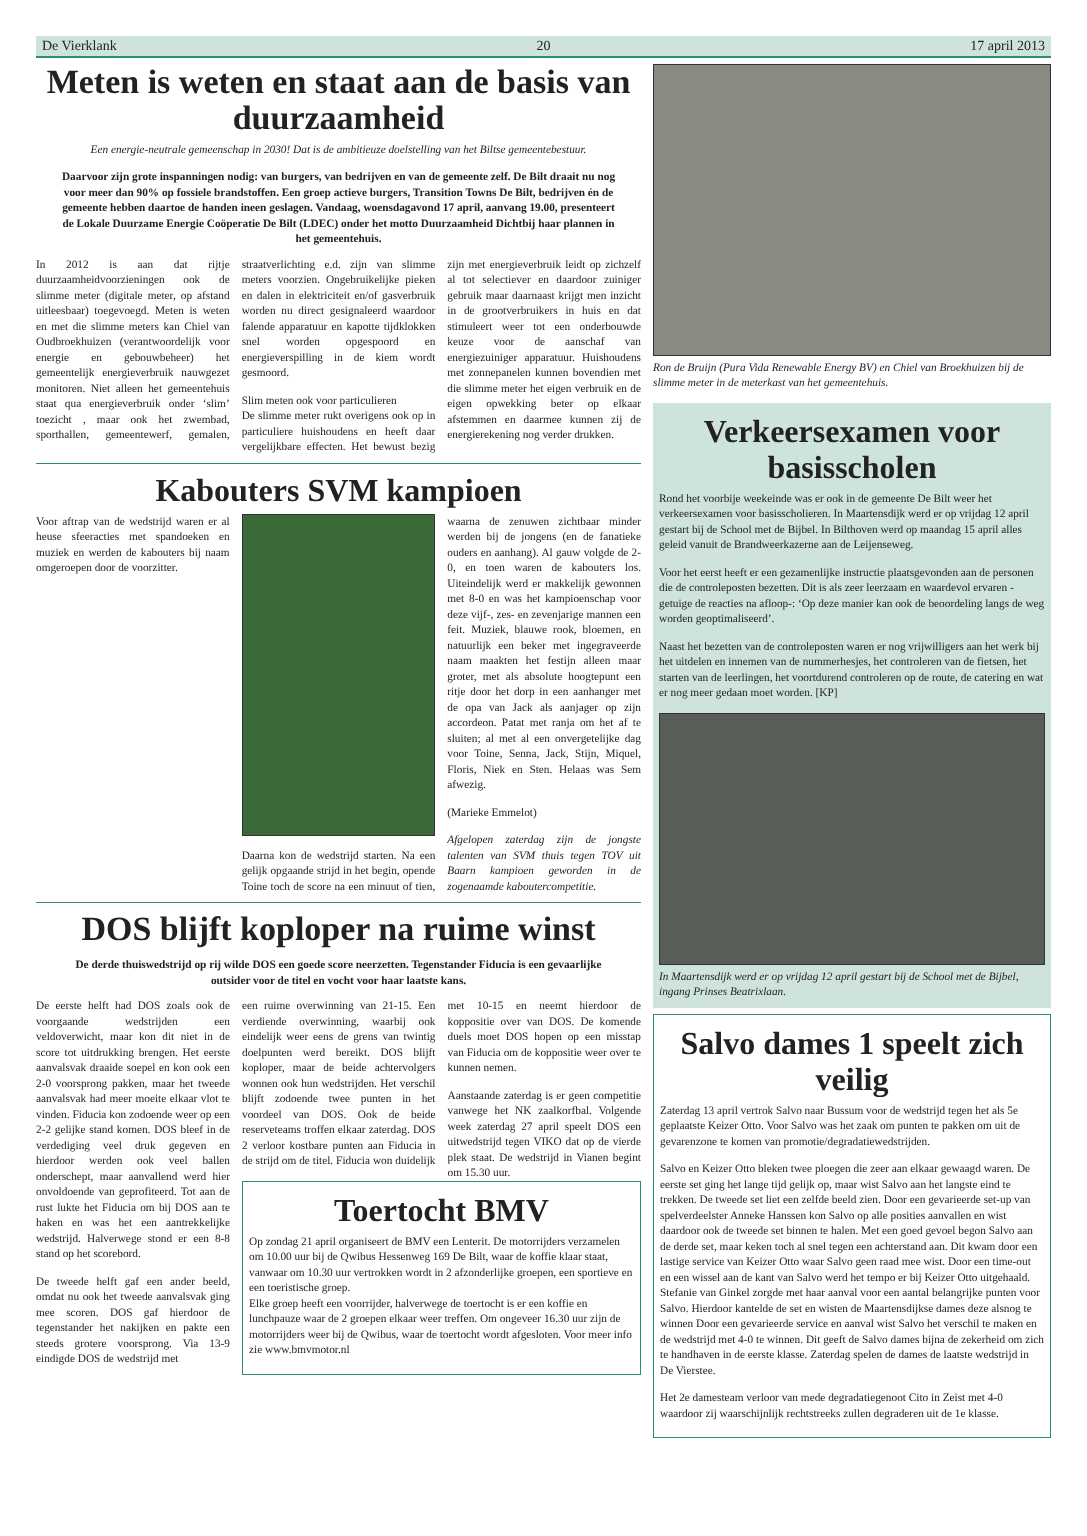De Vierklank 20 17 april 2013
Meten is weten en staat aan de basis van duurzaamheid
Een energie-neutrale gemeenschap in 2030! Dat is de ambitieuze doelstelling van het Biltse gemeentebestuur.
Daarvoor zijn grote inspanningen nodig: van burgers, van bedrijven en van de gemeente zelf. De Bilt draait nu nog voor meer dan 90% op fossiele brandstoffen. Een groep actieve burgers, Transition Towns De Bilt, bedrijven én de gemeente hebben daartoe de handen ineen geslagen. Vandaag, woensdagavond 17 april, aanvang 19.00, presenteert de Lokale Duurzame Energie Coöperatie De Bilt (LDEC) onder het motto Duurzaamheid Dichtbij haar plannen in het gemeentehuis.
In 2012 is aan dat rijtje duurzaamheidvoorzieningen ook de slimme meter (digitale meter, op afstand uitleesbaar) toegevoegd. Meten is weten en met die slimme meters kan Chiel van Oudbroekhuizen (verantwoordelijk voor energie en gebouwbeheer) het gemeentelijk energieverbruik nauwgezet monitoren. Niet alleen het gemeentehuis staat qua energieverbruik onder ‘slim’ toezicht , maar ook het zwembad, sporthallen, gemeentewerf, gemalen, straatverlichting e.d. zijn van slimme meters voorzien. Ongebruikelijke pieken en dalen in elektriciteit en/of gasverbruik worden nu direct gesignaleerd waardoor falende apparatuur en kapotte tijdklokken snel worden opgespoord en energieverspilling in de kiem wordt gesmoord.
Slim meten ook voor particulieren
De slimme meter rukt overigens ook op in particuliere huishoudens en heeft daar vergelijkbare effecten. Het bewust bezig zijn met energieverbruik leidt op zichzelf al tot selectiever en daardoor zuiniger gebruik maar daarnaast krijgt men inzicht in de grootverbruikers in huis en dat stimuleert weer tot een onderbouwde keuze voor de aanschaf van energiezuiniger apparatuur. Huishoudens met zonnepanelen kunnen bovendien met die slimme meter het eigen verbruik en de eigen opwekking beter op elkaar afstemmen en daarmee kunnen zij de energierekening nog verder drukken.
Kabouters SVM kampioen
Voor aftrap van de wedstrijd waren er al heuse sfeeracties met spandoeken en muziek en werden de kabouters bij naam omgeroepen door de voorzitter.
Daarna kon de wedstrijd starten. Na een gelijk opgaande strijd in het begin, opende Toine toch de score na een minuut of tien, waarna de zenuwen zichtbaar minder werden bij de jongens (en de fanatieke ouders en aanhang). Al gauw volgde de 2-0, en toen waren de kabouters los. Uiteindelijk werd er makkelijk gewonnen met 8-0 en was het kampioenschap voor deze vijf-, zes- en zevenjarige mannen een feit. Muziek, blauwe rook, bloemen, en natuurlijk een beker met ingegraveerde naam maakten het festijn alleen maar groter, met als absolute hoogtepunt een ritje door het dorp in een aanhanger met de opa van Jack als aanjager op zijn accordeon. Patat met ranja om het af te sluiten; al met al een onvergetelijke dag voor Toine, Senna, Jack, Stijn, Miquel, Floris, Niek en Sten. Helaas was Sem afwezig.
(Marieke Emmelot)
Afgelopen zaterdag zijn de jongste talenten van SVM thuis tegen TOV uit Baarn kampioen geworden in de zogenaamde kaboutercompetitie.
DOS blijft koploper na ruime winst
De derde thuiswedstrijd op rij wilde DOS een goede score neerzetten. Tegenstander Fiducia is een gevaarlijke outsider voor de titel en vocht voor haar laatste kans.
De eerste helft had DOS zoals ook de voorgaande wedstrijden een veldoverwicht, maar kon dit niet in de score tot uitdrukking brengen. Het eerste aanvalsvak draaide soepel en kon ook een 2-0 voorsprong pakken, maar het tweede aanvalsvak had meer moeite elkaar vlot te vinden. Fiducia kon zodoende weer op een 2-2 gelijke stand komen. DOS bleef in de verdediging veel druk gegeven en hierdoor werden ook veel ballen onderschept, maar aanvallend werd hier onvoldoende van geprofiteerd. Tot aan de rust lukte het Fiducia om bij DOS aan te haken en was het een aantrekkelijke wedstrijd. Halverwege stond er een 8-8 stand op het scorebord.
De tweede helft gaf een ander beeld, omdat nu ook het tweede aanvalsvak ging mee scoren. DOS gaf hierdoor de tegenstander het nakijken en pakte een steeds grotere voorsprong. Via 13-9 eindigde DOS de wedstrijd met
een ruime overwinning van 21-15. Een verdiende overwinning, waarbij ook eindelijk weer eens de grens van twintig doelpunten werd bereikt. DOS blijft koploper, maar de beide achtervolgers wonnen ook hun wedstrijden. Het verschil blijft zodoende twee punten in het voordeel van DOS. Ook de beide reserveteams troffen elkaar zaterdag. DOS 2 verloor kostbare punten aan Fiducia in de strijd om de titel. Fiducia won duidelijk met 10-15 en neemt hierdoor de koppositie over van DOS. De komende duels moet DOS hopen op een misstap van Fiducia om de koppositie weer over te kunnen nemen.
Aanstaande zaterdag is er geen competitie vanwege het NK zaalkorfbal. Volgende week zaterdag 27 april speelt DOS een uitwedstrijd tegen VIKO dat op de vierde plek staat. De wedstrijd in Vianen begint om 15.30 uur.
Toertocht BMV
Op zondag 21 april organiseert de BMV een Lenterit. De motorrijders verzamelen om 10.00 uur bij de Qwibus Hessenweg 169 De Bilt, waar de koffie klaar staat, vanwaar om 10.30 uur vertrokken wordt in 2 afzonderlijke groepen, een sportieve en een toeristische groep.
Elke groep heeft een voorrijder, halverwege de toertocht is er een koffie en lunchpauze waar de 2 groepen elkaar weer treffen. Om ongeveer 16.30 uur zijn de motorrijders weer bij de Qwibus, waar de toertocht wordt afgesloten. Voor meer info zie www.bmvmotor.nl
Ron de Bruijn (Pura Vida Renewable Energy BV) en Chiel van Broekhuizen bij de slimme meter in de meterkast van het gemeentehuis.
Verkeersexamen voor basisscholen
Rond het voorbije weekeinde was er ook in de gemeente De Bilt weer het verkeersexamen voor basisscholieren. In Maartensdijk werd er op vrijdag 12 april gestart bij de School met de Bijbel. In Bilthoven werd op maandag 15 april alles geleid vanuit de Brandweerkazerne aan de Leijenseweg.
Voor het eerst heeft er een gezamenlijke instructie plaatsgevonden aan de personen die de controleposten bezetten. Dit is als zeer leerzaam en waardevol ervaren - getuige de reacties na afloop-: ‘Op deze manier kan ook de beoordeling langs de weg worden geoptimaliseerd’.
Naast het bezetten van de controleposten waren er nog vrijwilligers aan het werk bij het uitdelen en innemen van de nummerhesjes, het controleren van de fietsen, het starten van de leerlingen, het voortdurend controleren op de route, de catering en wat er nog meer gedaan moet worden. [KP]
In Maartensdijk werd er op vrijdag 12 april gestart bij de School met de Bijbel, ingang Prinses Beatrixlaan.
Salvo dames 1 speelt zich veilig
Zaterdag 13 april vertrok Salvo naar Bussum voor de wedstrijd tegen het als 5e geplaatste Keizer Otto. Voor Salvo was het zaak om punten te pakken om uit de gevarenzone te komen van promotie/degradatiewedstrijden.
Salvo en Keizer Otto bleken twee ploegen die zeer aan elkaar gewaagd waren. De eerste set ging het lange tijd gelijk op, maar wist Salvo aan het langste eind te trekken. De tweede set liet een zelfde beeld zien. Door een gevarieerde set-up van spelverdeelster Anneke Hanssen kon Salvo op alle posities aanvallen en wist daardoor ook de tweede set binnen te halen. Met een goed gevoel begon Salvo aan de derde set, maar keken toch al snel tegen een achterstand aan. Dit kwam door een lastige service van Keizer Otto waar Salvo geen raad mee wist. Door een time-out en een wissel aan de kant van Salvo werd het tempo er bij Keizer Otto uitgehaald. Stefanie van Ginkel zorgde met haar aanval voor een aantal belangrijke punten voor Salvo. Hierdoor kantelde de set en wisten de Maartensdijkse dames deze alsnog te winnen Door een gevarieerde service en aanval wist Salvo het verschil te maken en de wedstrijd met 4-0 te winnen. Dit geeft de Salvo dames bijna de zekerheid om zich te handhaven in de eerste klasse. Zaterdag spelen de dames de laatste wedstrijd in De Vierstee.
Het 2e damesteam verloor van mede degradatiegenoot Cito in Zeist met 4-0 waardoor zij waarschijnlijk rechtstreeks zullen degraderen uit de 1e klasse.